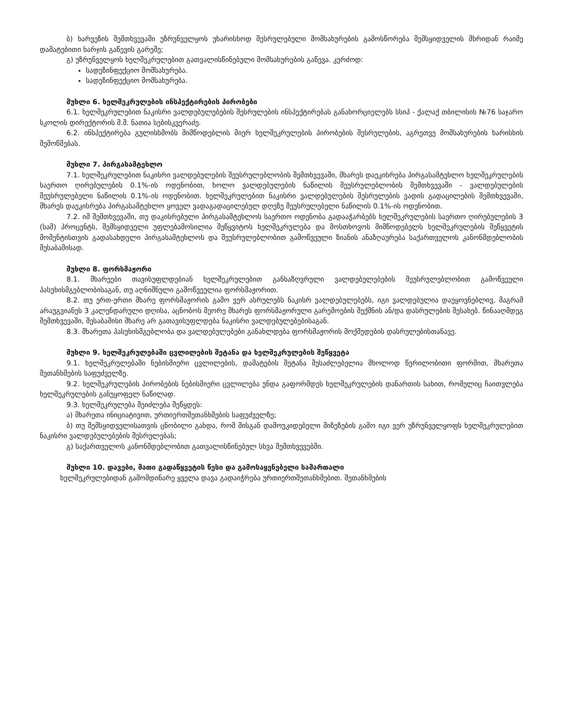ბ) ხარვეზის შემთხვევაში უზრუნველყოს უხარისხოდ შესრულებული მომსახურების გამოსწორება შემსყიდველის მხრიდან რაიმე დამატებითი ხარჯის გაწევის გარეშე;
გ) უზრუნველყოს ხელშეკრულებით გათვალისწინებული მომსახურების გაწევა. კერძოდ:
სადეზინფექციო მომსახურება.
სადეზინფექციო მომსახურება.
მუხლი 6. ხელშეკრულების ინსპექტირების პირობები
6.1. ხელშეკრულებით ნაკისრი ვალდებულებების შესრულების ინსპექტირებას განახორციელებს სსიპ - ქალაქ თბილისის №76 საჯარო სკოლის დირექტორის მ.შ. ნათია სებისკვერაძე.
6.2. ინსპექტირება გულისხმობს მიმწოდებლის მიერ ხელშეკრულების პირობების შესრულების, აგრეთვე მომსახურების ხარისხის შემოწმებას.
მუხლი 7. პირგასამტეხლო
7.1. ხელშეკრულებით ნაკისრი ვალდებულების შეუსრულებლობის შემთხვევაში, მხარეს დაეკისრება პირგასამტეხლო ხელშეკრულების საერთო ღირებულების 0.1%-ის ოდენობით, ხოლო ვალდებულების ნაწილის შეუსრულებლობის შემთხვევაში - ვალდებულების შეუსრულებელი ნაწილის 0.1%-ის ოდენობით. ხელშეკრულებით ნაკისრი ვალდებულების შესრულების ვადის გადაცილების შემთხვევაში, მხარეს დაეკისრება პირგასამტეხლო ყოველ ვადაგადაცილებულ დღეზე შეუსრულებელი ნაწილის 0.1%-ის ოდენობით.
7.2. იმ შემთხვევაში, თუ დაკისრებული პირგასამტეხლოს საერთო ოდენობა გადააჭარბებს ხელშეკრულების საერთო ღირებულების 3 (სამ) პროცენტს, შემსყიდველი უფლებამოსილია შეწყვიტოს ხელშეკრულება და მოსთხოვოს მიმწოდებელს ხელშეკრულების შეწყვეტის მომენტისთვის გადასახდელი პირგასამტეხლოს და შეუსრულებლობით გამოწვეული ზიანის ანაზღაურება საქართველოს კანონმდებლობის შესაბამისად.
მუხლი 8. ფორსმაჟორი
8.1. მხარეები თავისუფლდებიან ხელშეკრულებით განსაზღვრული ვალდებულებების შეუსრულებლობით გამოწვეული პასუხისმგებლობისაგან, თუ აღნიშნული გამოწვეულია ფორსმაჟორით.
8.2. თუ ერთ-ერთი მხარე ფორსმაჟორის გამო ვერ ასრულებს ნაკისრ ვალდებულებებს, იგი ვალდებულია დაუყოვნებლივ, მაგრამ არაუგვიანეს 3 კალენდარული დღისა, აცნობოს მეორე მხარეს ფორსმაჟორული გარემოების შექმნის ან/და დასრულების შესახებ. წინააღმდეგ შემთხვევაში, შესაბამისი მხარე არ გათავისუფლდება ნაკისრი ვალდებულებებისაგან.
8.3. მხარეთა პასუხისმგებლობა და ვალდებულებები განახლდება ფორსმაჟორის მოქმედების დასრულებისთანავე.
მუხლი 9. ხელშეკრულებაში ცვლილების შეტანა და ხელშეკრულების შეწყვეტა
9.1. ხელშეკრულებაში ნებისმიერი ცვლილების, დამატების შეტანა შესაძლებელია მხოლოდ წერილობითი ფორმით, მხარეთა შეთანხმების საფუძველზე.
9.2. ხელშეკრულების პირობების ნებისმიერი ცვლილება უნდა გაფორმდეს ხელშეკრულების დანართის სახით, რომელიც ჩაითვლება ხელშეკრულების განუყოფელ ნაწილად.
9.3. ხელშეკრულება შეიძლება შეწყდეს:
ა) მხარეთა ინიციატივით, ურთიერთშეთანხმების საფუძველზე;
ბ) თუ შემსყიდველისათვის ცნობილი გახდა, რომ მისგან დამოუკიდებელი მიზეზების გამო იგი ვერ უზრუნველყოფს ხელშეკრულებით ნაკისრი ვალდებულებების შესრულებას;
გ) საქართველოს კანონმდებლობით გათვალისწინებულ სხვა შემთხვევებში.
მუხლი 10. დავები, მათი გადაწყვეტის წესი და გამოსაყენებელი სამართალი
ხელშეკრულებიდან გამომდინარე ყველა დავა გადაიჭრება ურთიერთშეთანხმებით. შეთანხმების